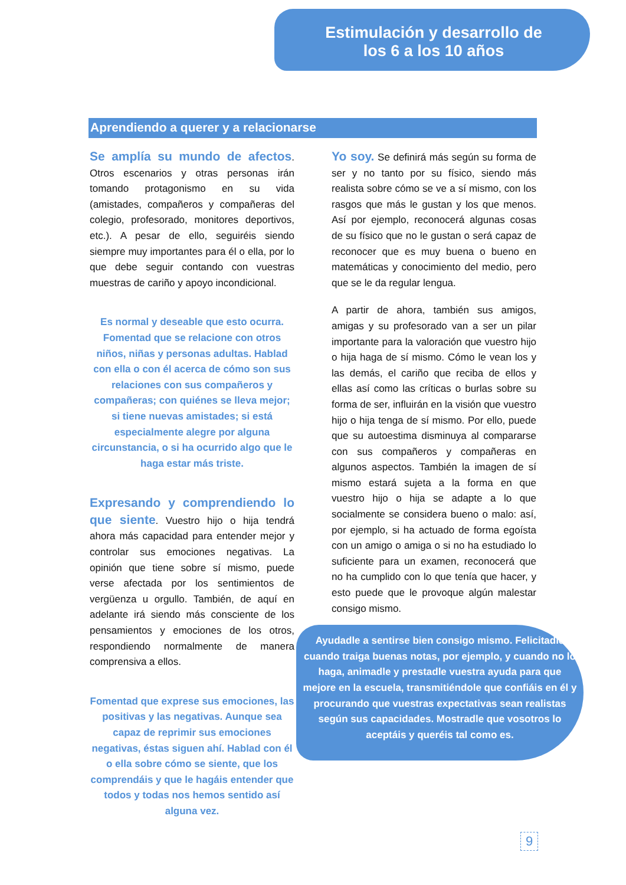Estimulación y desarrollo de
los 6 a los 10 años
Aprendiendo a querer y a relacionarse
Se amplía su mundo de afectos. Otros escenarios y otras personas irán tomando protagonismo en su vida (amistades, compañeros y compañeras del colegio, profesorado, monitores deportivos, etc.). A pesar de ello, seguiréis siendo siempre muy importantes para él o ella, por lo que debe seguir contando con vuestras muestras de cariño y apoyo incondicional.
Es normal y deseable que esto ocurra. Fomentad que se relacione con otros niños, niñas y personas adultas. Hablad con ella o con él acerca de cómo son sus relaciones con sus compañeros y compañeras; con quiénes se lleva mejor; si tiene nuevas amistades; si está especialmente alegre por alguna circunstancia, o si ha ocurrido algo que le haga estar más triste.
Expresando y comprendiendo lo que siente. Vuestro hijo o hija tendrá ahora más capacidad para entender mejor y controlar sus emociones negativas. La opinión que tiene sobre sí mismo, puede verse afectada por los sentimientos de vergüenza u orgullo. También, de aquí en adelante irá siendo más consciente de los pensamientos y emociones de los otros, respondiendo normalmente de manera comprensiva a ellos.
Fomentad que exprese sus emociones, las positivas y las negativas. Aunque sea capaz de reprimir sus emociones negativas, éstas siguen ahí. Hablad con él o ella sobre cómo se siente, que los comprendáis y que le hagáis entender que todos y todas nos hemos sentido así alguna vez.
Yo soy. Se definirá más según su forma de ser y no tanto por su físico, siendo más realista sobre cómo se ve a sí mismo, con los rasgos que más le gustan y los que menos. Así por ejemplo, reconocerá algunas cosas de su físico que no le gustan o será capaz de reconocer que es muy buena o bueno en matemáticas y conocimiento del medio, pero que se le da regular lengua.
A partir de ahora, también sus amigos, amigas y su profesorado van a ser un pilar importante para la valoración que vuestro hijo o hija haga de sí mismo. Cómo le vean los y las demás, el cariño que reciba de ellos y ellas así como las críticas o burlas sobre su forma de ser, influirán en la visión que vuestro hijo o hija tenga de sí mismo. Por ello, puede que su autoestima disminuya al compararse con sus compañeros y compañeras en algunos aspectos. También la imagen de sí mismo estará sujeta a la forma en que vuestro hijo o hija se adapte a lo que socialmente se considera bueno o malo: así, por ejemplo, si ha actuado de forma egoísta con un amigo o amiga o si no ha estudiado lo suficiente para un examen, reconocerá que no ha cumplido con lo que tenía que hacer, y esto puede que le provoque algún malestar consigo mismo.
Ayudadle a sentirse bien consigo mismo. Felicitadle cuando traiga buenas notas, por ejemplo, y cuando no lo haga, animadle y prestadle vuestra ayuda para que mejore en la escuela, transmitiéndole que confiáis en él y procurando que vuestras expectativas sean realistas según sus capacidades. Mostradle que vosotros lo aceptáis y queréis tal como es.
9